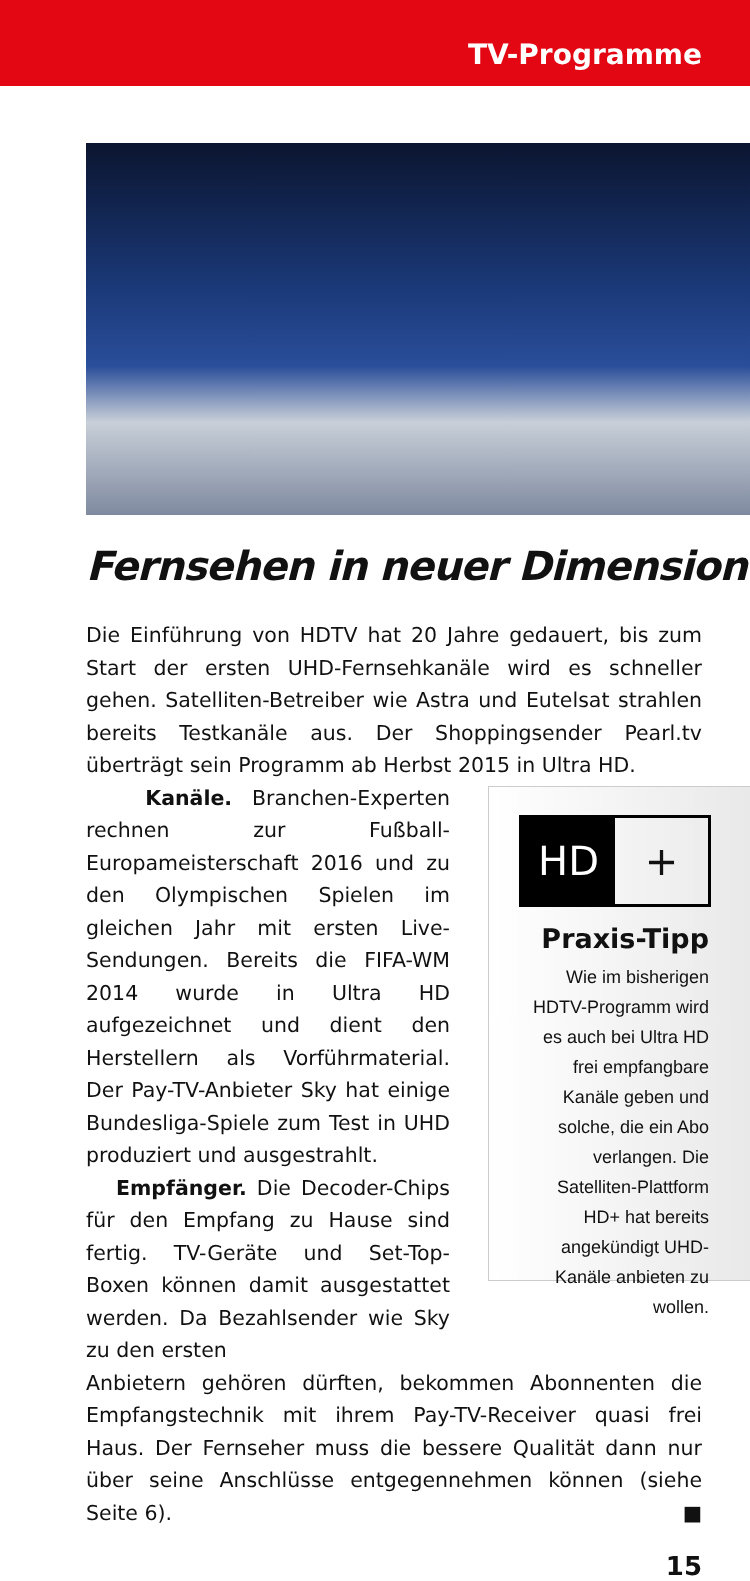TV-Programme
Fernsehen in neuer Dimension
Die Einführung von HDTV hat 20 Jahre gedauert, bis zum Start der ersten UHD-Fernsehkanäle wird es schneller gehen. Satelliten-Betreiber wie Astra und Eutelsat strahlen bereits Testkanäle aus. Der Shoppingsender Pearl.tv überträgt sein Programm ab Herbst 2015 in Ultra HD.
Kanäle. Branchen-Experten rechnen zur Fußball-Europameisterschaft 2016 und zu den Olympischen Spielen im gleichen Jahr mit ersten Live-Sendungen. Bereits die FIFA-WM 2014 wurde in Ultra HD aufgezeichnet und dient den Herstellern als Vorführmaterial. Der Pay-TV-Anbieter Sky hat einige Bundesliga-Spiele zum Test in UHD produziert und ausgestrahlt.
Empfänger. Die Decoder-Chips für den Empfang zu Hause sind fertig. TV-Geräte und Set-Top-Boxen können damit ausgestattet werden. Da Bezahlsender wie Sky zu den ersten
HD +
Praxis-Tipp
Wie im bisherigen HDTV-Programm wird es auch bei Ultra HD frei empfangbare Kanäle geben und solche, die ein Abo verlangen. Die Satelliten-Plattform HD+ hat bereits angekündigt UHD-Kanäle anbieten zu wollen.
Anbietern gehören dürften, bekommen Abonnenten die Empfangstechnik mit ihrem Pay-TV-Receiver quasi frei Haus. Der Fernseher muss die bessere Qualität dann nur über seine Anschlüsse entgegennehmen können (siehe Seite 6). ■
15